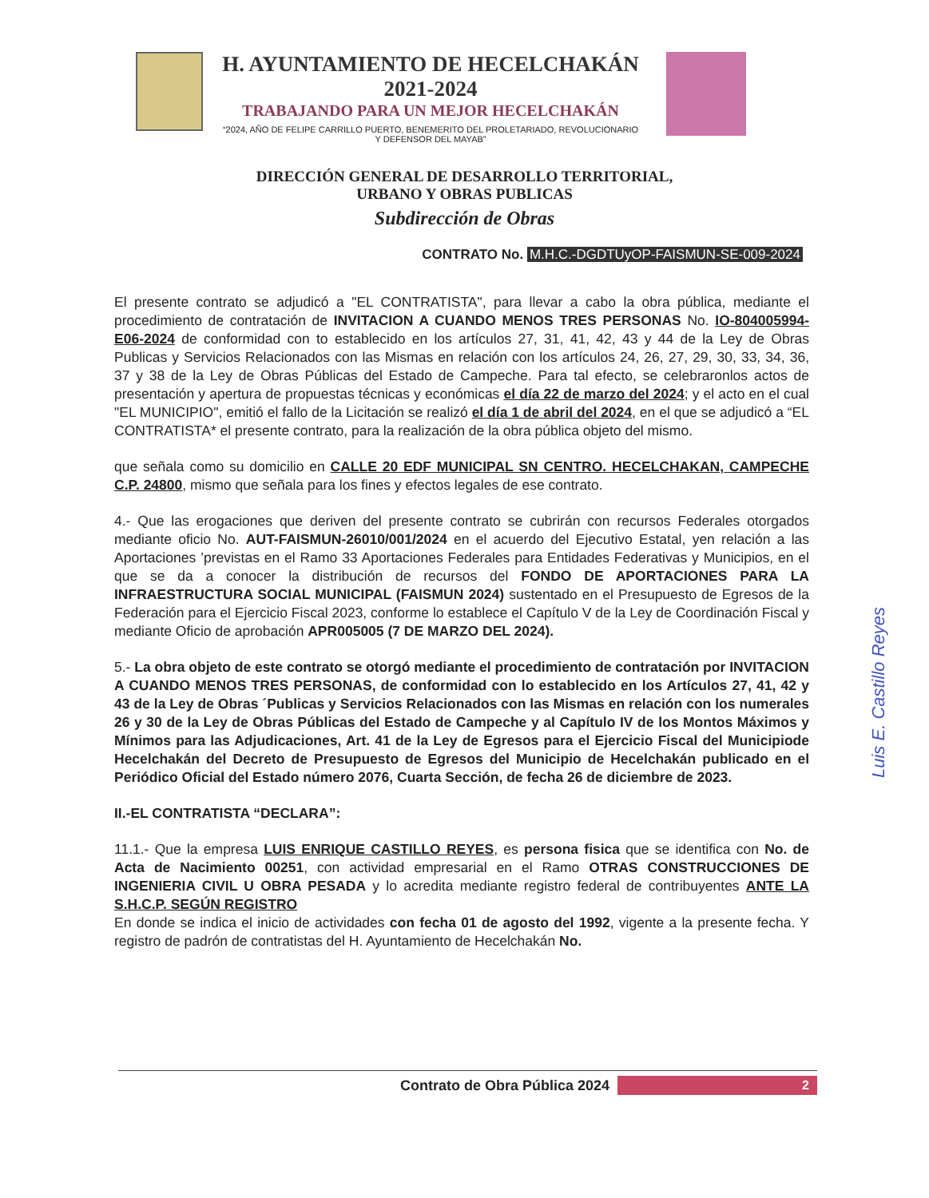H. AYUNTAMIENTO DE HECELCHAKÁN
2021-2024
TRABAJANDO PARA UN MEJOR HECELCHAKÁN
“2024, AÑO DE FELIPE CARRILLO PUERTO, BENEMERITO DEL PROLETARIADO, REVOLUCIONARIO Y DEFENSOR DEL MAYAB”
DIRECCIÓN GENERAL DE DESARROLLO TERRITORIAL,
URBANO Y OBRAS PUBLICAS
Subdirección de Obras
CONTRATO No. M.H.C.-DGDTUyOP-FAISMUN-SE-009-2024
El presente contrato se adjudicó a "EL CONTRATISTA", para llevar a cabo la obra pública, mediante el procedimiento de contratación de INVITACION A CUANDO MENOS TRES PERSONAS No. IO-804005994-E06-2024 de conformidad con to establecido en los artículos 27, 31, 41, 42, 43 y 44 de la Ley de Obras Publicas y Servicios Relacionados con las Mismas en relación con los artículos 24, 26, 27, 29, 30, 33, 34, 36, 37 y 38 de la Ley de Obras Públicas del Estado de Campeche. Para tal efecto, se celebraronlos actos de presentación y apertura de propuestas técnicas y económicas el día 22 de marzo del 2024; y el acto en el cual "EL MUNICIPIO", emitió el fallo de la Licitación se realizó el día 1 de abril del 2024, en el que se adjudicó a “EL CONTRATISTA* el presente contrato, para la realización de la obra pública objeto del mismo.
que señala como su domicilio en CALLE 20 EDF MUNICIPAL SN CENTRO. HECELCHAKAN, CAMPECHE C.P. 24800, mismo que señala para los fines y efectos legales de ese contrato.
4.- Que las erogaciones que deriven del presente contrato se cubrirán con recursos Federales otorgados mediante oficio No. AUT-FAISMUN-26010/001/2024 en el acuerdo del Ejecutivo Estatal, yen relación a las Aportaciones ’previstas en el Ramo 33 Aportaciones Federales para Entidades Federativas y Municipios, en el que se da a conocer la distribución de recursos del FONDO DE APORTACIONES PARA LA INFRAESTRUCTURA SOCIAL MUNICIPAL (FAISMUN 2024) sustentado en el Presupuesto de Egresos de la Federación para el Ejercicio Fiscal 2023, conforme lo establece el Capítulo V de la Ley de Coordinación Fiscal y mediante Oficio de aprobación APR005005 (7 DE MARZO DEL 2024).
5.- La obra objeto de este contrato se otorgó mediante el procedimiento de contratación por INVITACION A CUANDO MENOS TRES PERSONAS, de conformidad con lo establecido en los Artículos 27, 41, 42 y 43 de la Ley de Obras ´Publicas y Servicios Relacionados con las Mismas en relación con los numerales 26 y 30 de la Ley de Obras Públicas del Estado de Campeche y al Capítulo IV de los Montos Máximos y Mínimos para las Adjudicaciones, Art. 41 de la Ley de Egresos para el Ejercicio Fiscal del Municipiode Hecelchakán del Decreto de Presupuesto de Egresos del Municipio de Hecelchakán publicado en el Periódico Oficial del Estado número 2076, Cuarta Sección, de fecha 26 de diciembre de 2023.
II.-EL CONTRATISTA “DECLARA”:
11.1.- Que la empresa LUIS ENRIQUE CASTILLO REYES, es persona fisica que se identifica con No. de Acta de Nacimiento 00251, con actividad empresarial en el Ramo OTRAS CONSTRUCCIONES DE INGENIERIA CIVIL U OBRA PESADA y lo acredita mediante registro federal de contribuyentes ANTE LA S.H.C.P. SEGÚN REGISTRO
En donde se indica el inicio de actividades con fecha 01 de agosto del 1992, vigente a la presente fecha. Y registro de padrón de contratistas del H. Ayuntamiento de Hecelchakán No.
Luis E. Castillo Reyes
Contrato de Obra Pública 2024
2